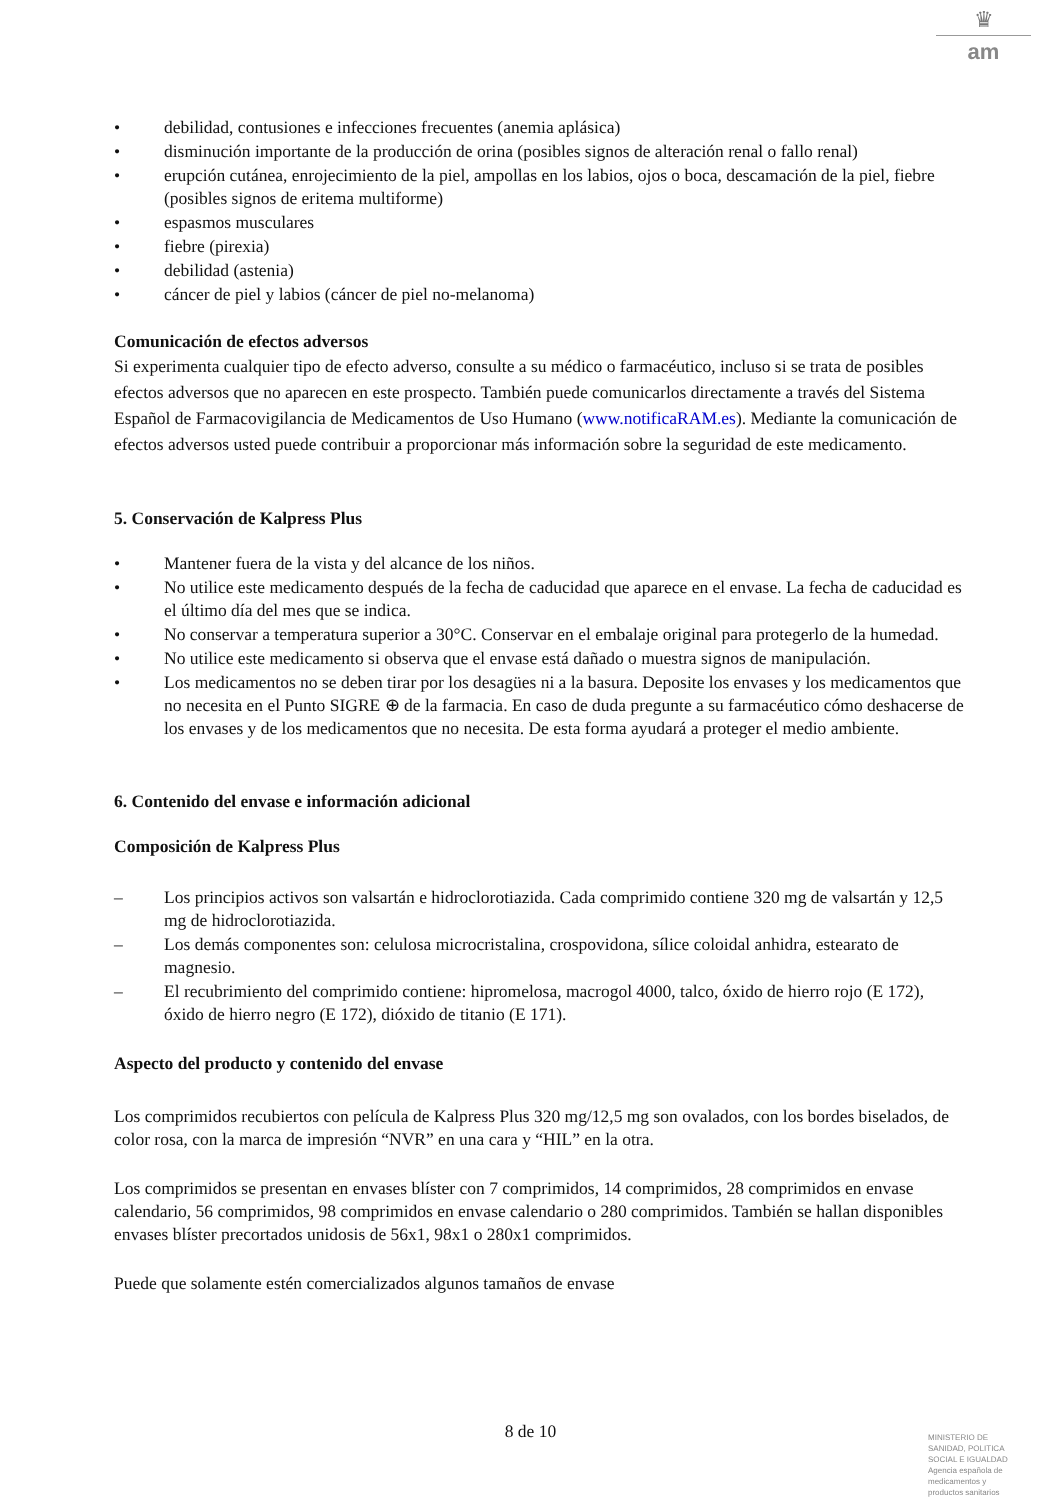♛
am
• debilidad, contusiones e infecciones frecuentes (anemia aplásica)
• disminución importante de la producción de orina (posibles signos de alteración renal o fallo renal)
• erupción cutánea, enrojecimiento de la piel, ampollas en los labios, ojos o boca, descamación de la piel, fiebre (posibles signos de eritema multiforme)
• espasmos musculares
• fiebre (pirexia)
• debilidad (astenia)
• cáncer de piel y labios (cáncer de piel no-melanoma)
Comunicación de efectos adversos
Si experimenta cualquier tipo de efecto adverso, consulte a su médico o farmacéutico, incluso si se trata de posibles efectos adversos que no aparecen en este prospecto. También puede comunicarlos directamente a través del Sistema Español de Farmacovigilancia de Medicamentos de Uso Humano (www.notificaRAM.es). Mediante la comunicación de efectos adversos usted puede contribuir a proporcionar más información sobre la seguridad de este medicamento.
5. Conservación de Kalpress Plus
• Mantener fuera de la vista y del alcance de los niños.
• No utilice este medicamento después de la fecha de caducidad que aparece en el envase. La fecha de caducidad es el último día del mes que se indica.
• No conservar a temperatura superior a 30°C. Conservar en el embalaje original para protegerlo de la humedad.
• No utilice este medicamento si observa que el envase está dañado o muestra signos de manipulación.
• Los medicamentos no se deben tirar por los desagües ni a la basura. Deposite los envases y los medicamentos que no necesita en el Punto SIGRE ⊕ de la farmacia. En caso de duda pregunte a su farmacéutico cómo deshacerse de los envases y de los medicamentos que no necesita. De esta forma ayudará a proteger el medio ambiente.
6. Contenido del envase e información adicional
Composición de Kalpress Plus
– Los principios activos son valsartán e hidroclorotiazida. Cada comprimido contiene 320 mg de valsartán y 12,5 mg de hidroclorotiazida.
– Los demás componentes son: celulosa microcristalina, crospovidona, sílice coloidal anhidra, estearato de magnesio.
– El recubrimiento del comprimido contiene: hipromelosa, macrogol 4000, talco, óxido de hierro rojo (E 172), óxido de hierro negro (E 172), dióxido de titanio (E 171).
Aspecto del producto y contenido del envase
Los comprimidos recubiertos con película de Kalpress Plus 320 mg/12,5 mg son ovalados, con los bordes biselados, de color rosa, con la marca de impresión “NVR” en una cara y “HIL” en la otra.
Los comprimidos se presentan en envases blíster con 7 comprimidos, 14 comprimidos, 28 comprimidos en envase calendario, 56 comprimidos, 98 comprimidos en envase calendario o 280 comprimidos. También se hallan disponibles envases blíster precortados unidosis de 56x1, 98x1 o 280x1 comprimidos.
Puede que solamente estén comercializados algunos tamaños de envase
8 de 10
MINISTERIO DE
SANIDAD, POLITICA
SOCIAL E IGUALDAD
Agencia española de
medicamentos y
productos sanitarios